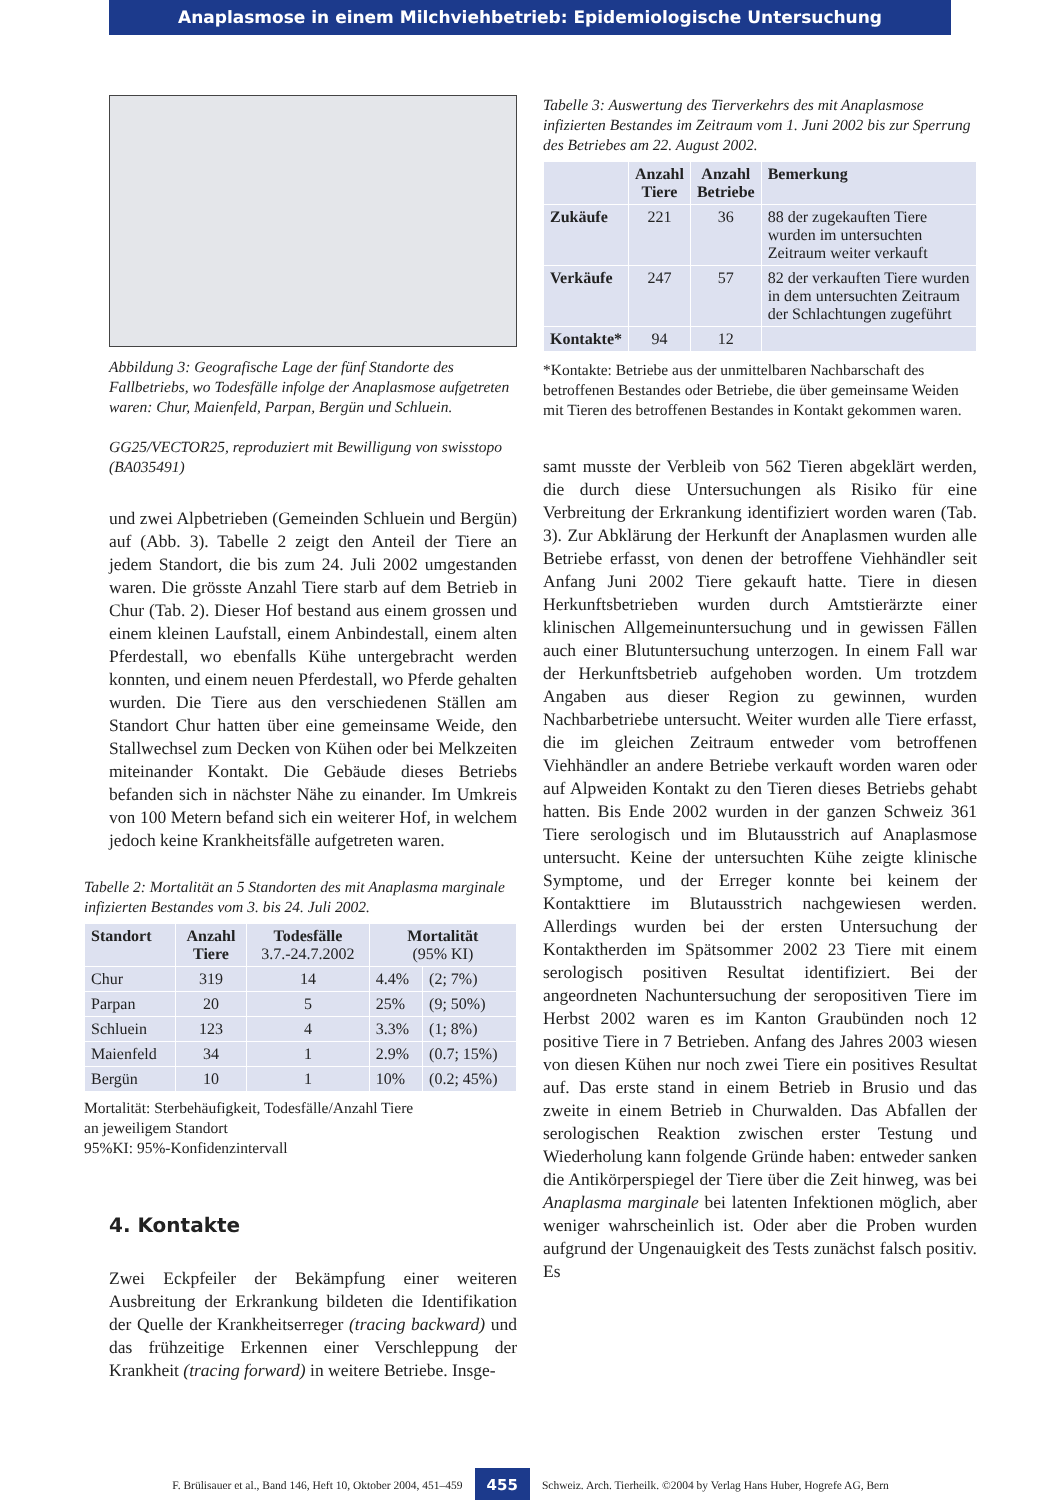Anaplasmose in einem Milchviehbetrieb: Epidemiologische Untersuchung
Abbildung 3: Geografische Lage der fünf Standorte des Fallbetriebs, wo Todesfälle infolge der Anaplasmose aufgetreten waren: Chur, Maienfeld, Parpan, Bergün und Schluein.
GG25/VECTOR25, reproduziert mit Bewilligung von swisstopo (BA035491)
und zwei Alpbetrieben (Gemeinden Schluein und Bergün) auf (Abb. 3). Tabelle 2 zeigt den Anteil der Tiere an jedem Standort, die bis zum 24. Juli 2002 umgestanden waren. Die grösste Anzahl Tiere starb auf dem Betrieb in Chur (Tab. 2). Dieser Hof bestand aus einem grossen und einem kleinen Laufstall, einem Anbindestall, einem alten Pferdestall, wo ebenfalls Kühe untergebracht werden konnten, und einem neuen Pferdestall, wo Pferde gehalten wurden. Die Tiere aus den verschiedenen Ställen am Standort Chur hatten über eine gemeinsame Weide, den Stallwechsel zum Decken von Kühen oder bei Melkzeiten miteinander Kontakt. Die Gebäude dieses Betriebs befanden sich in nächster Nähe zu einander. Im Umkreis von 100 Metern befand sich ein weiterer Hof, in welchem jedoch keine Krankheitsfälle aufgetreten waren.
Tabelle 2: Mortalität an 5 Standorten des mit Anaplasma marginale infizierten Bestandes vom 3. bis 24. Juli 2002.
| Standort | Anzahl Tiere | Todesfälle 3.7.-24.7.2002 | Mortalität (95% KI) | |
| --- | --- | --- | --- | --- |
| Chur | 319 | 14 | 4.4% | (2; 7%) |
| Parpan | 20 | 5 | 25% | (9; 50%) |
| Schluein | 123 | 4 | 3.3% | (1; 8%) |
| Maienfeld | 34 | 1 | 2.9% | (0.7; 15%) |
| Bergün | 10 | 1 | 10% | (0.2; 45%) |
Mortalität: Sterbehäufigkeit, Todesfälle/Anzahl Tiere
an jeweiligem Standort
95%KI: 95%-Konfidenzintervall
4. Kontakte
Zwei Eckpfeiler der Bekämpfung einer weiteren Ausbreitung der Erkrankung bildeten die Identifikation der Quelle der Krankheitserreger (tracing backward) und das frühzeitige Erkennen einer Verschleppung der Krankheit (tracing forward) in weitere Betriebe. Insge-
Tabelle 3: Auswertung des Tierverkehrs des mit Anaplasmose infizierten Bestandes im Zeitraum vom 1. Juni 2002 bis zur Sperrung des Betriebes am 22. August 2002.
| | Anzahl Tiere | Anzahl Betriebe | Bemerkung |
| --- | --- | --- | --- |
| Zukäufe | 221 | 36 | 88 der zugekauften Tiere wurden im untersuchten Zeitraum weiter verkauft |
| Verkäufe | 247 | 57 | 82 der verkauften Tiere wurden in dem untersuchten Zeitraum der Schlachtungen zugeführt |
| Kontakte* | 94 | 12 | |
*Kontakte: Betriebe aus der unmittelbaren Nachbarschaft des betroffenen Bestandes oder Betriebe, die über gemeinsame Weiden mit Tieren des betroffenen Bestandes in Kontakt gekommen waren.
samt musste der Verbleib von 562 Tieren abgeklärt werden, die durch diese Untersuchungen als Risiko für eine Verbreitung der Erkrankung identifiziert worden waren (Tab. 3). Zur Abklärung der Herkunft der Anaplasmen wurden alle Betriebe erfasst, von denen der betroffene Viehhändler seit Anfang Juni 2002 Tiere gekauft hatte. Tiere in diesen Herkunftsbetrieben wurden durch Amtstierärzte einer klinischen Allgemeinuntersuchung und in gewissen Fällen auch einer Blutuntersuchung unterzogen. In einem Fall war der Herkunftsbetrieb aufgehoben worden. Um trotzdem Angaben aus dieser Region zu gewinnen, wurden Nachbarbetriebe untersucht. Weiter wurden alle Tiere erfasst, die im gleichen Zeitraum entweder vom betroffenen Viehhändler an andere Betriebe verkauft worden waren oder auf Alpweiden Kontakt zu den Tieren dieses Betriebs gehabt hatten. Bis Ende 2002 wurden in der ganzen Schweiz 361 Tiere serologisch und im Blutausstrich auf Anaplasmose untersucht. Keine der untersuchten Kühe zeigte klinische Symptome, und der Erreger konnte bei keinem der Kontakttiere im Blutausstrich nachgewiesen werden. Allerdings wurden bei der ersten Untersuchung der Kontaktherden im Spätsommer 2002 23 Tiere mit einem serologisch positiven Resultat identifiziert. Bei der angeordneten Nachuntersuchung der seropositiven Tiere im Herbst 2002 waren es im Kanton Graubünden noch 12 positive Tiere in 7 Betrieben. Anfang des Jahres 2003 wiesen von diesen Kühen nur noch zwei Tiere ein positives Resultat auf. Das erste stand in einem Betrieb in Brusio und das zweite in einem Betrieb in Churwalden. Das Abfallen der serologischen Reaktion zwischen erster Testung und Wiederholung kann folgende Gründe haben: entweder sanken die Antikörperspiegel der Tiere über die Zeit hinweg, was bei Anaplasma marginale bei latenten Infektionen möglich, aber weniger wahrscheinlich ist. Oder aber die Proben wurden aufgrund der Ungenauigkeit des Tests zunächst falsch positiv. Es
F. Brülisauer et al., Band 146, Heft 10, Oktober 2004, 451–459 455 Schweiz. Arch. Tierheilk. ©2004 by Verlag Hans Huber, Hogrefe AG, Bern